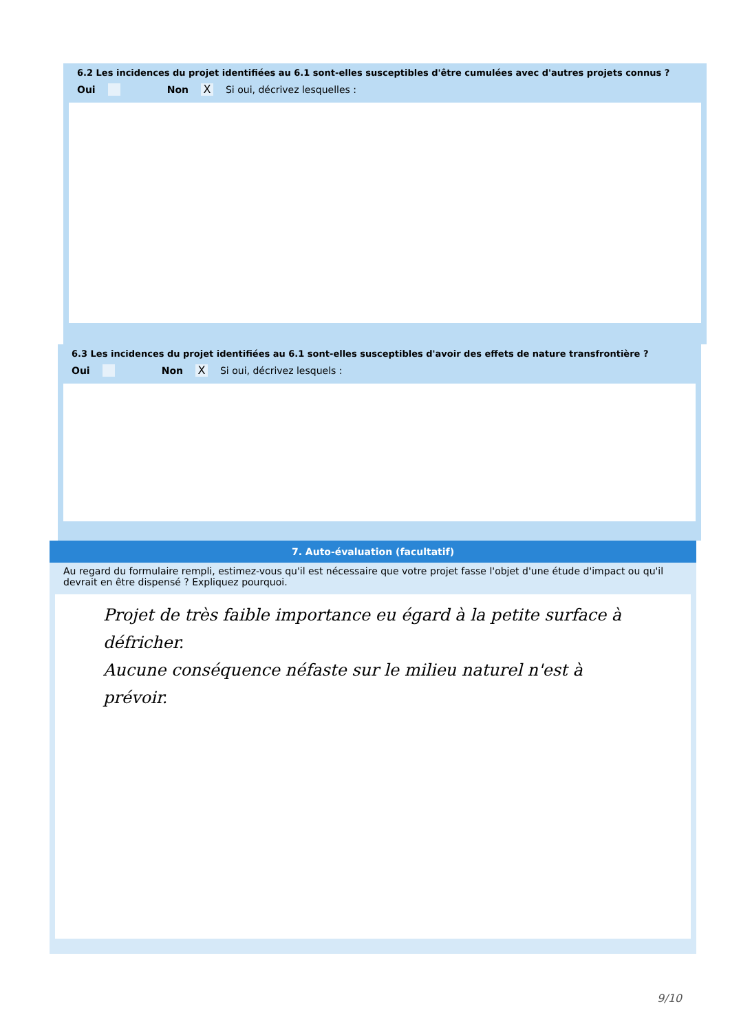6.2 Les incidences du projet identifiées au 6.1 sont-elles susceptibles d'être cumulées avec d'autres projets connus ?
Oui Non X Si oui, décrivez lesquelles :
6.3 Les incidences du projet identifiées au 6.1 sont-elles susceptibles d'avoir des effets de nature transfrontière ?
Oui Non X Si oui, décrivez lesquels :
7. Auto-évaluation (facultatif)
Au regard du formulaire rempli, estimez-vous qu'il est nécessaire que votre projet fasse l'objet d'une étude d'impact ou qu'il devrait en être dispensé ? Expliquez pourquoi.
Projet de très faible importance eu égard à la petite surface à défricher.
Aucune conséquence néfaste sur le milieu naturel n'est à prévoir.
9/10